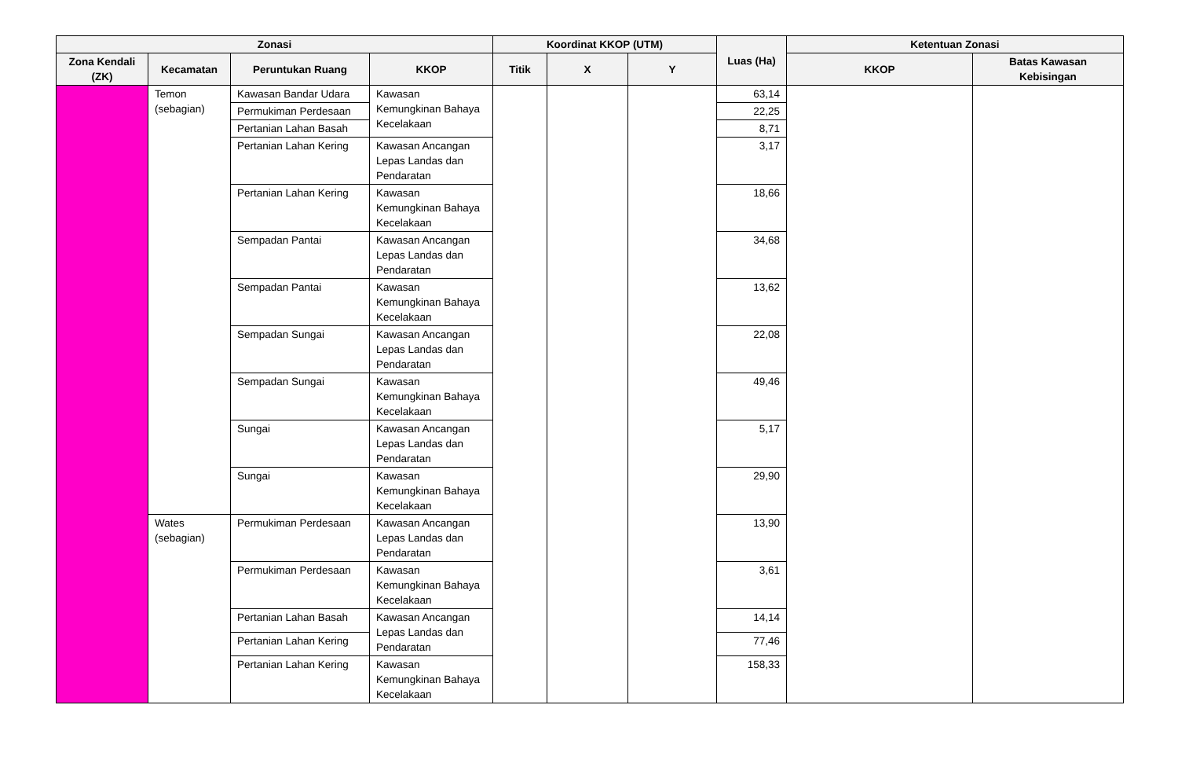| Zonasi | | | | Koordinat KKOP (UTM) | | | Luas (Ha) | Ketentuan Zonasi | |
| --- | --- | --- | --- | --- | --- | --- | --- | --- | --- |
| Zona Kendali (ZK) | Kecamatan | Peruntukan Ruang | KKOP | Titik | X | Y | | KKOP | Batas Kawasan Kebisingan |
| | Temon (sebagian) | Kawasan Bandar Udara | Kawasan Kemungkinan Bahaya Kecelakaan | | | | 63,14 | | |
| | | Permukiman Perdesaan | | | | | 22,25 | | |
| | | Pertanian Lahan Basah | | | | | 8,71 | | |
| | | Pertanian Lahan Kering | Kawasan Ancangan Lepas Landas dan Pendaratan | | | | 3,17 | | |
| | | Pertanian Lahan Kering | Kawasan Kemungkinan Bahaya Kecelakaan | | | | 18,66 | | |
| | | Sempadan Pantai | Kawasan Ancangan Lepas Landas dan Pendaratan | | | | 34,68 | | |
| | | Sempadan Pantai | Kawasan Kemungkinan Bahaya Kecelakaan | | | | 13,62 | | |
| | | Sempadan Sungai | Kawasan Ancangan Lepas Landas dan Pendaratan | | | | 22,08 | | |
| | | Sempadan Sungai | Kawasan Kemungkinan Bahaya Kecelakaan | | | | 49,46 | | |
| | | Sungai | Kawasan Ancangan Lepas Landas dan Pendaratan | | | | 5,17 | | |
| | | Sungai | Kawasan Kemungkinan Bahaya Kecelakaan | | | | 29,90 | | |
| | Wates (sebagian) | Permukiman Perdesaan | Kawasan Ancangan Lepas Landas dan Pendaratan | | | | 13,90 | | |
| | | Permukiman Perdesaan | Kawasan Kemungkinan Bahaya Kecelakaan | | | | 3,61 | | |
| | | Pertanian Lahan Basah | Kawasan Ancangan Lepas Landas dan Pendaratan | | | | 14,14 | | |
| | | Pertanian Lahan Kering | | | | | 77,46 | | |
| | | Pertanian Lahan Kering | Kawasan Kemungkinan Bahaya Kecelakaan | | | | 158,33 | | |